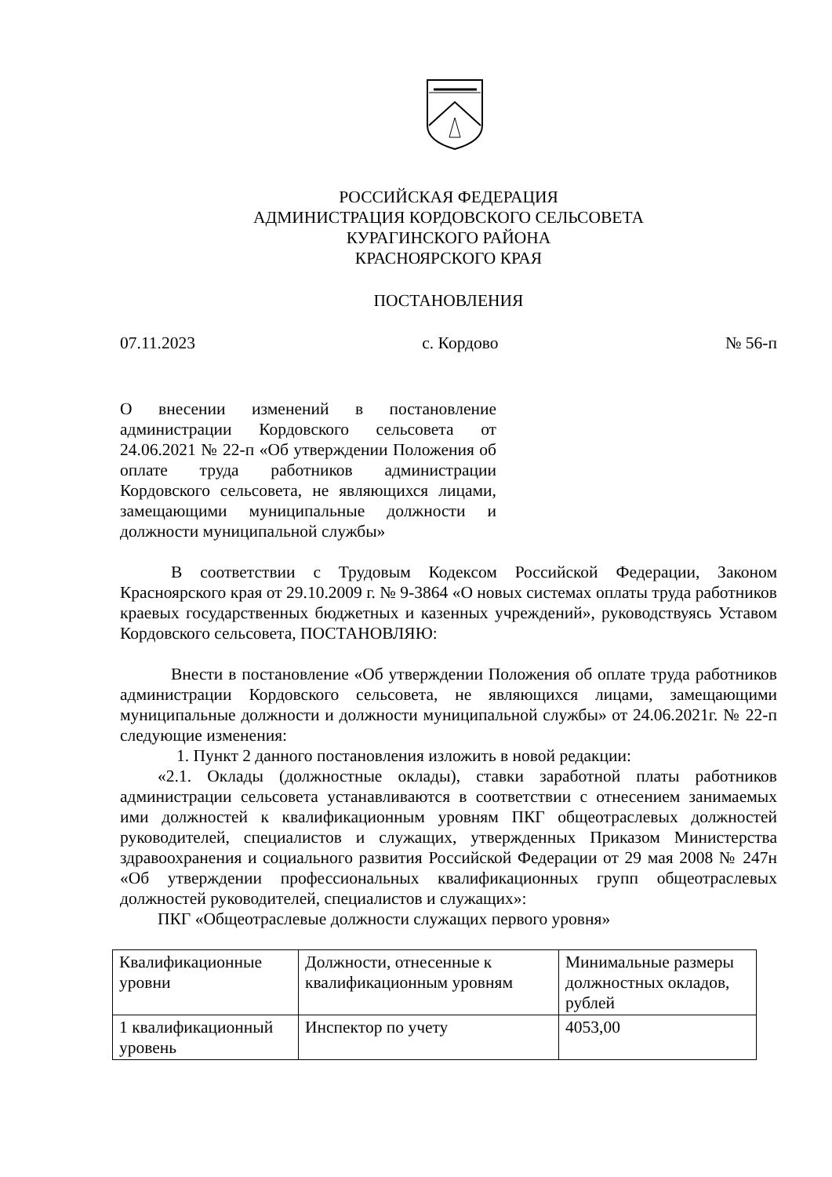РОССИЙСКАЯ ФЕДЕРАЦИЯ
АДМИНИСТРАЦИЯ КОРДОВСКОГО СЕЛЬСОВЕТА
КУРАГИНСКОГО РАЙОНА
КРАСНОЯРСКОГО КРАЯ
ПОСТАНОВЛЕНИЯ
07.11.2023 с. Кордово № 56-п
О внесении изменений в постановление администрации Кордовского сельсовета от 24.06.2021 № 22-п «Об утверждении Положения об оплате труда работников администрации Кордовского сельсовета, не являющихся лицами, замещающими муниципальные должности и должности муниципальной службы»
В соответствии с Трудовым Кодексом Российской Федерации, Законом Красноярского края от 29.10.2009 г. № 9-3864 «О новых системах оплаты труда работников краевых государственных бюджетных и казенных учреждений», руководствуясь Уставом Кордовского сельсовета, ПОСТАНОВЛЯЮ:
Внести в постановление «Об утверждении Положения об оплате труда работников администрации Кордовского сельсовета, не являющихся лицами, замещающими муниципальные должности и должности муниципальной службы» от 24.06.2021г. № 22-п следующие изменения:
1. Пункт 2 данного постановления изложить в новой редакции:
«2.1. Оклады (должностные оклады), ставки заработной платы работников администрации сельсовета устанавливаются в соответствии с отнесением занимаемых ими должностей к квалификационным уровням ПКГ общеотраслевых должностей руководителей, специалистов и служащих, утвержденных Приказом Министерства здравоохранения и социального развития Российской Федерации от 29 мая 2008 № 247н «Об утверждении профессиональных квалификационных групп общеотраслевых должностей руководителей, специалистов и служащих»:
ПКГ «Общеотраслевые должности служащих первого уровня»
| Квалификационные уровни | Должности, отнесенные к квалификационным уровням | Минимальные размеры должностных окладов, рублей |
| 1 квалификационный уровень | Инспектор по учету | 4053,00 |